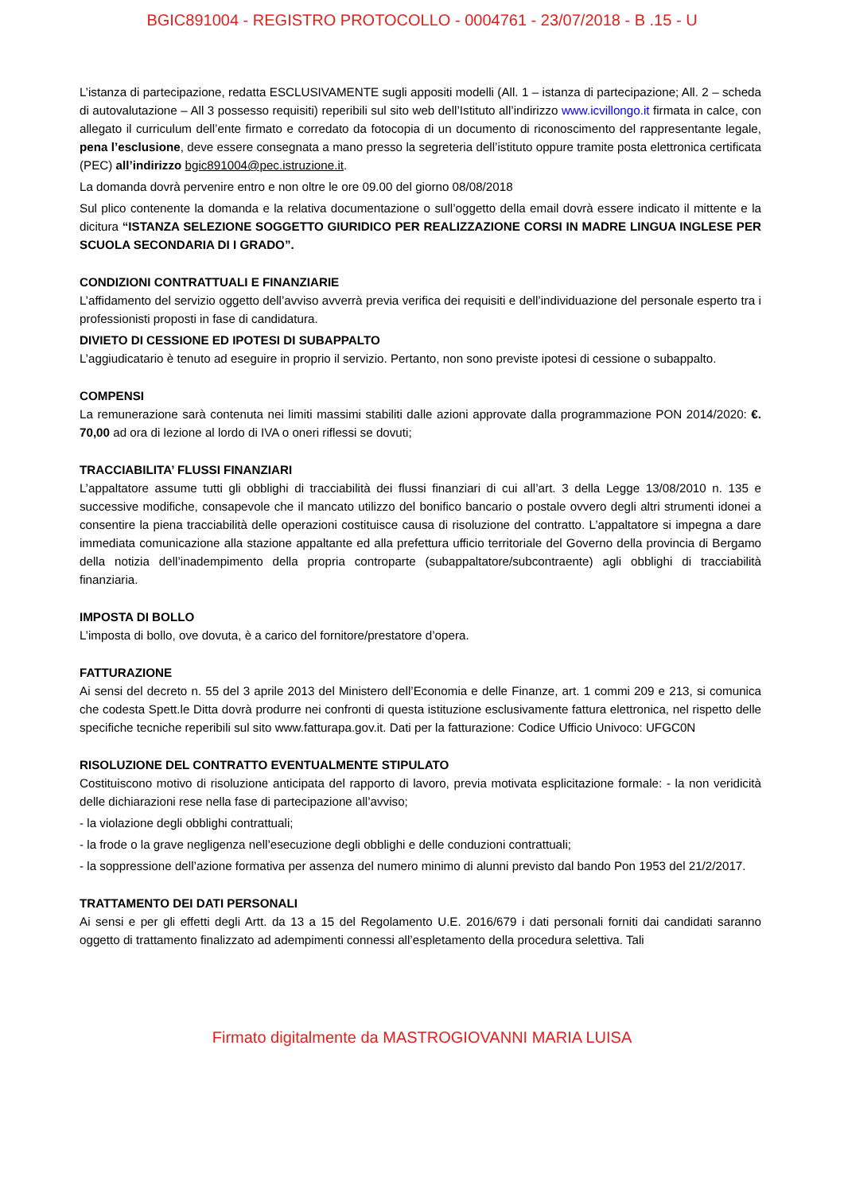BGIC891004 - REGISTRO PROTOCOLLO - 0004761 - 23/07/2018 - B .15 - U
L’istanza di partecipazione, redatta ESCLUSIVAMENTE sugli appositi modelli (All. 1 – istanza di partecipazione; All. 2 – scheda di autovalutazione – All 3 possesso requisiti) reperibili sul sito web dell’Istituto all’indirizzo www.icvillongo.it firmata in calce, con allegato il curriculum dell’ente firmato e corredato da fotocopia di un documento di riconoscimento del rappresentante legale, pena l’esclusione, deve essere consegnata a mano presso la segreteria dell’istituto oppure tramite posta elettronica certificata (PEC) all’indirizzo bgic891004@pec.istruzione.it.
La domanda dovrà pervenire entro e non oltre le ore 09.00 del giorno 08/08/2018
Sul plico contenente la domanda e la relativa documentazione o sull’oggetto della email dovrà essere indicato il mittente e la dicitura “ISTANZA SELEZIONE SOGGETTO GIURIDICO PER REALIZZAZIONE CORSI IN MADRE LINGUA INGLESE PER SCUOLA SECONDARIA DI I GRADO”.
CONDIZIONI CONTRATTUALI E FINANZIARIE
L’affidamento del servizio oggetto dell’avviso avverrà previa verifica dei requisiti e dell’individuazione del personale esperto tra i professionisti proposti in fase di candidatura.
DIVIETO DI CESSIONE ED IPOTESI DI SUBAPPALTO
L’aggiudicatario è tenuto ad eseguire in proprio il servizio. Pertanto, non sono previste ipotesi di cessione o subappalto.
COMPENSI
La remunerazione sarà contenuta nei limiti massimi stabiliti dalle azioni approvate dalla programmazione PON 2014/2020: €. 70,00 ad ora di lezione al lordo di IVA o oneri riflessi se dovuti;
TRACCIABILITA’ FLUSSI FINANZIARI
L’appaltatore assume tutti gli obblighi di tracciabilità dei flussi finanziari di cui all’art. 3 della Legge 13/08/2010 n. 135 e successive modifiche, consapevole che il mancato utilizzo del bonifico bancario o postale ovvero degli altri strumenti idonei a consentire la piena tracciabilità delle operazioni costituisce causa di risoluzione del contratto. L’appaltatore si impegna a dare immediata comunicazione alla stazione appaltante ed alla prefettura ufficio territoriale del Governo della provincia di Bergamo della notizia dell’inadempimento della propria controparte (subappaltatore/subcontraente) agli obblighi di tracciabilità finanziaria.
IMPOSTA DI BOLLO
L’imposta di bollo, ove dovuta, è a carico del fornitore/prestatore d’opera.
FATTURAZIONE
Ai sensi del decreto n. 55 del 3 aprile 2013 del Ministero dell’Economia e delle Finanze, art. 1 commi 209 e 213, si comunica che codesta Spett.le Ditta dovrà produrre nei confronti di questa istituzione esclusivamente fattura elettronica, nel rispetto delle specifiche tecniche reperibili sul sito www.fatturapa.gov.it. Dati per la fatturazione: Codice Ufficio Univoco: UFGC0N
RISOLUZIONE DEL CONTRATTO EVENTUALMENTE STIPULATO
Costituiscono motivo di risoluzione anticipata del rapporto di lavoro, previa motivata esplicitazione formale: - la non veridicità delle dichiarazioni rese nella fase di partecipazione all’avviso;
- la violazione degli obblighi contrattuali;
- la frode o la grave negligenza nell’esecuzione degli obblighi e delle conduzioni contrattuali;
- la soppressione dell’azione formativa per assenza del numero minimo di alunni previsto dal bando Pon 1953 del 21/2/2017.
TRATTAMENTO DEI DATI PERSONALI
Ai sensi e per gli effetti degli Artt. da 13 a 15 del Regolamento U.E. 2016/679 i dati personali forniti dai candidati saranno oggetto di trattamento finalizzato ad adempimenti connessi all’espletamento della procedura selettiva. Tali
Firmato digitalmente da MASTROGIOVANNI MARIA LUISA